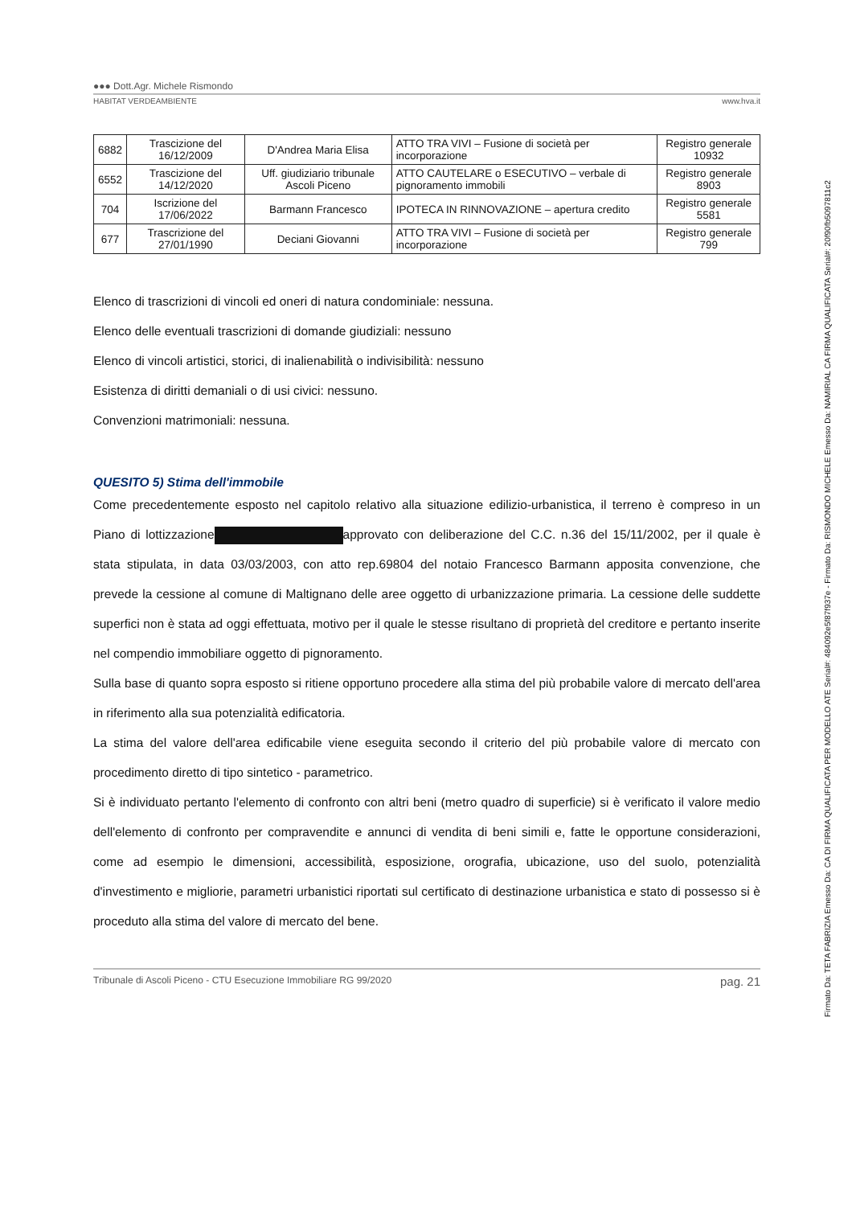●●● Dott.Agr. Michele Rismondo
HABITAT VERDEAMBIENTE www.hva.it
| 6882 | Trascizione del 16/12/2009 | D'Andrea Maria Elisa | ATTO TRA VIVI – Fusione di società per incorporazione | Registro generale 10932 |
| 6552 | Trascizione del 14/12/2020 | Uff. giudiziario tribunale Ascoli Piceno | ATTO CAUTELARE o ESECUTIVO – verbale di pignoramento immobili | Registro generale 8903 |
| 704 | Iscrizione del 17/06/2022 | Barmann Francesco | IPOTECA IN RINNOVAZIONE – apertura credito | Registro generale 5581 |
| 677 | Trascrizione del 27/01/1990 | Deciani Giovanni | ATTO TRA VIVI – Fusione di società per incorporazione | Registro generale 799 |
Elenco di trascrizioni di vincoli ed oneri di natura condominiale: nessuna.
Elenco delle eventuali trascrizioni di domande giudiziali: nessuno
Elenco di vincoli artistici, storici, di inalienabilità o indivisibilità: nessuno
Esistenza di diritti demaniali o di usi civici: nessuno.
Convenzioni matrimoniali: nessuna.
QUESITO 5) Stima dell'immobile
Come precedentemente esposto nel capitolo relativo alla situazione edilizio-urbanistica, il terreno è compreso in un Piano di lottizzazione approvato con deliberazione del C.C. n.36 del 15/11/2002, per il quale è stata stipulata, in data 03/03/2003, con atto rep.69804 del notaio Francesco Barmann apposita convenzione, che prevede la cessione al comune di Maltignano delle aree oggetto di urbanizzazione primaria. La cessione delle suddette superfici non è stata ad oggi effettuata, motivo per il quale le stesse risultano di proprietà del creditore e pertanto inserite nel compendio immobiliare oggetto di pignoramento.
Sulla base di quanto sopra esposto si ritiene opportuno procedere alla stima del più probabile valore di mercato dell'area in riferimento alla sua potenzialità edificatoria.
La stima del valore dell'area edificabile viene eseguita secondo il criterio del più probabile valore di mercato con procedimento diretto di tipo sintetico - parametrico.
Si è individuato pertanto l'elemento di confronto con altri beni (metro quadro di superficie) si è verificato il valore medio dell'elemento di confronto per compravendite e annunci di vendita di beni simili e, fatte le opportune considerazioni, come ad esempio le dimensioni, accessibilità, esposizione, orografia, ubicazione, uso del suolo, potenzialità d'investimento e migliorie, parametri urbanistici riportati sul certificato di destinazione urbanistica e stato di possesso si è proceduto alla stima del valore di mercato del bene.
Tribunale di Ascoli Piceno - CTU Esecuzione Immobiliare RG 99/2020 pag. 21
Firmato Da: TETA FABRIZIA Emesso Da: CA DI FIRMA QUALIFICATA PER MODELLO ATE Serial#: 484092e5f87f937e - Firmato Da: RISMONDO MICHELE Emesso Da: NAMIRIAL CA FIRMA QUALIFICATA Serial#: 20f90fb5097811c2